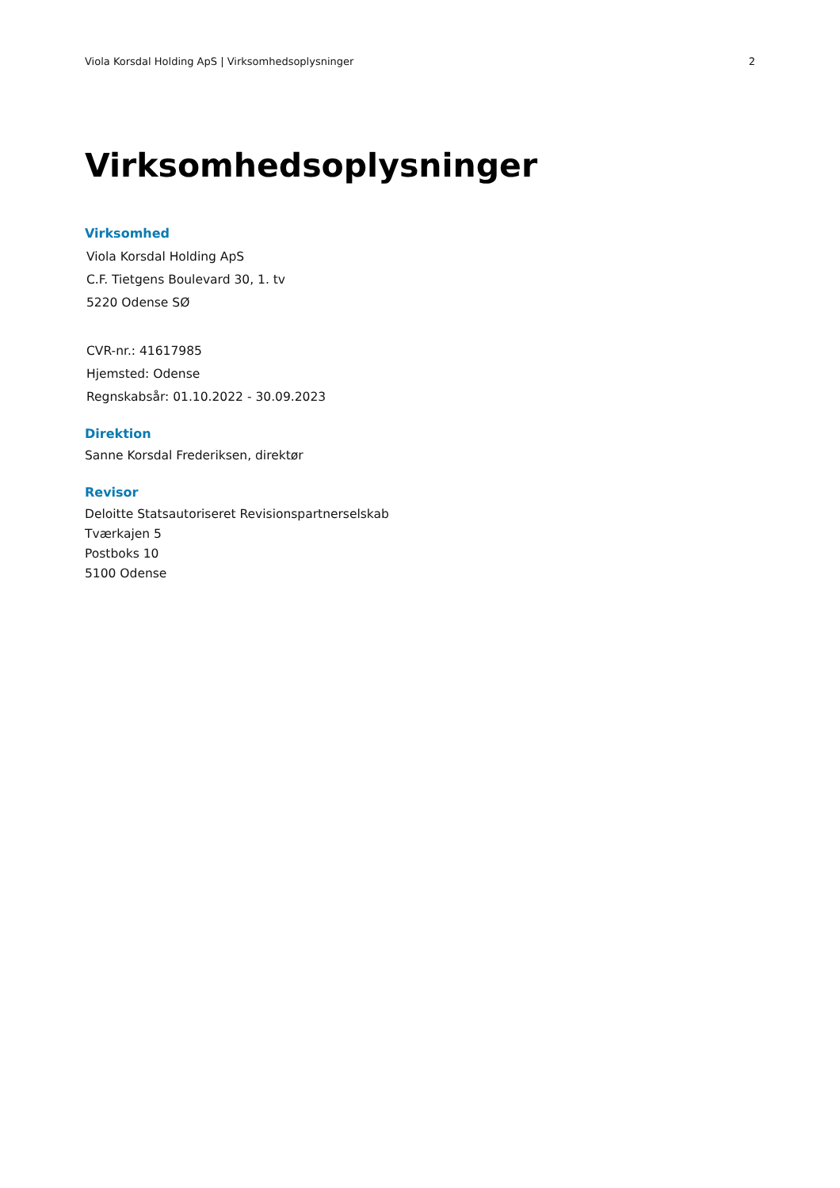Viola Korsdal Holding ApS | Virksomhedsoplysninger 2
Virksomhedsoplysninger
Virksomhed
Viola Korsdal Holding ApS
C.F. Tietgens Boulevard 30, 1. tv
5220 Odense SØ
CVR-nr.: 41617985
Hjemsted: Odense
Regnskabsår: 01.10.2022 - 30.09.2023
Direktion
Sanne Korsdal Frederiksen, direktør
Revisor
Deloitte Statsautoriseret Revisionspartnerselskab
Tværkajen 5
Postboks 10
5100 Odense